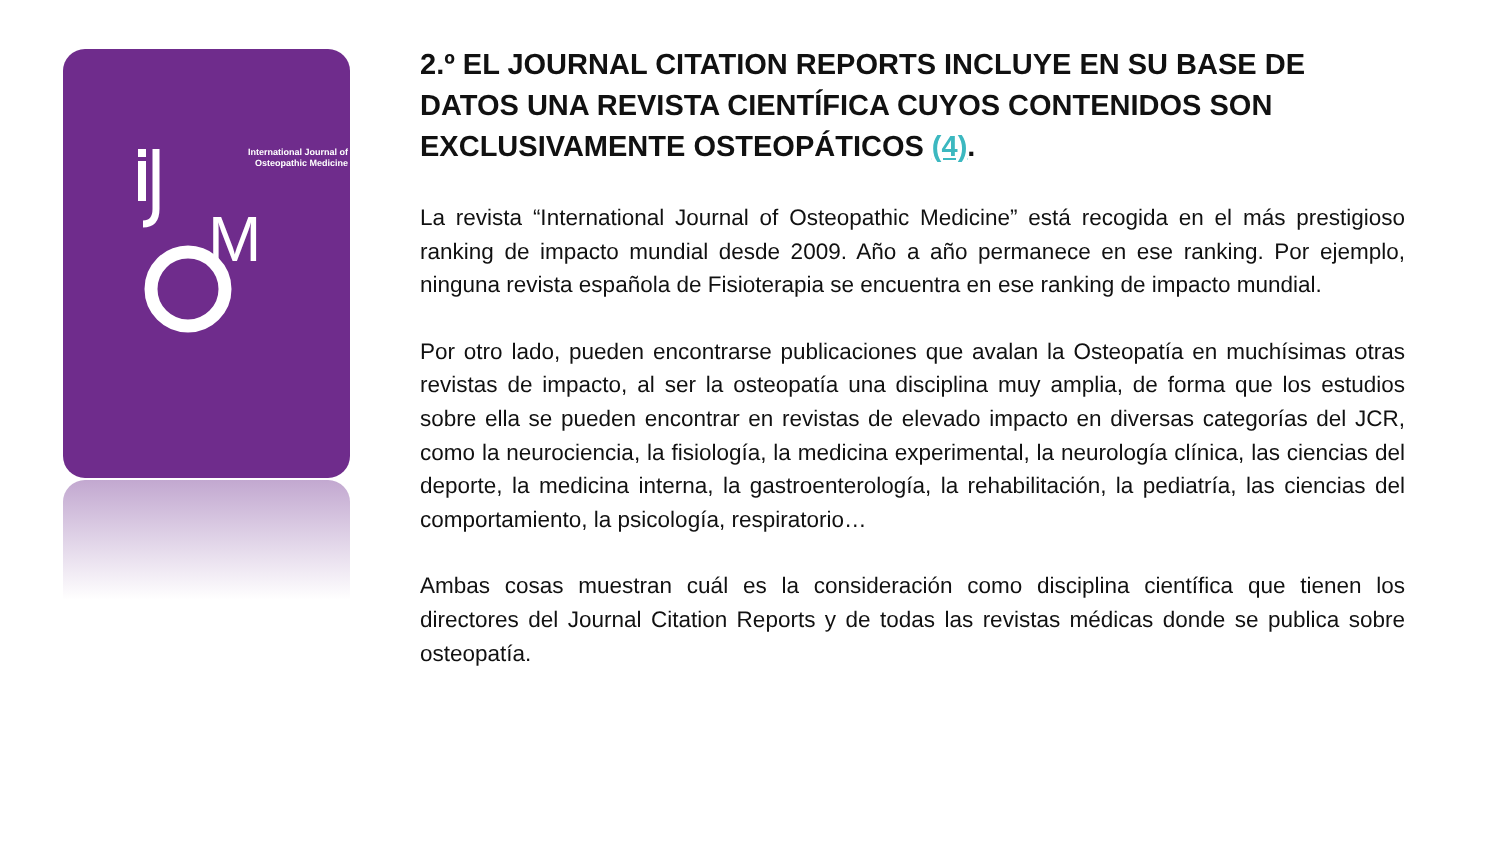International Journal of
Osteopathic Medicine
M
2.º EL JOURNAL CITATION REPORTS INCLUYE EN SU BASE DE DATOS UNA REVISTA CIENTÍFICA CUYOS CONTENIDOS SON EXCLUSIVAMENTE OSTEOPÁTICOS (4).
La revista “International Journal of Osteopathic Medicine” está recogida en el más prestigioso ranking de impacto mundial desde 2009. Año a año permanece en ese ranking. Por ejemplo, ninguna revista española de Fisioterapia se encuentra en ese ranking de impacto mundial.
Por otro lado, pueden encontrarse publicaciones que avalan la Osteopatía en muchísimas otras revistas de impacto, al ser la osteopatía una disciplina muy amplia, de forma que los estudios sobre ella se pueden encontrar en revistas de elevado impacto en diversas categorías del JCR, como la neurociencia, la fisiología, la medicina experimental, la neurología clínica, las ciencias del deporte, la medicina interna, la gastroenterología, la rehabilitación, la pediatría, las ciencias del comportamiento, la psicología, respiratorio…
Ambas cosas muestran cuál es la consideración como disciplina científica que tienen los directores del Journal Citation Reports y de todas las revistas médicas donde se publica sobre osteopatía.